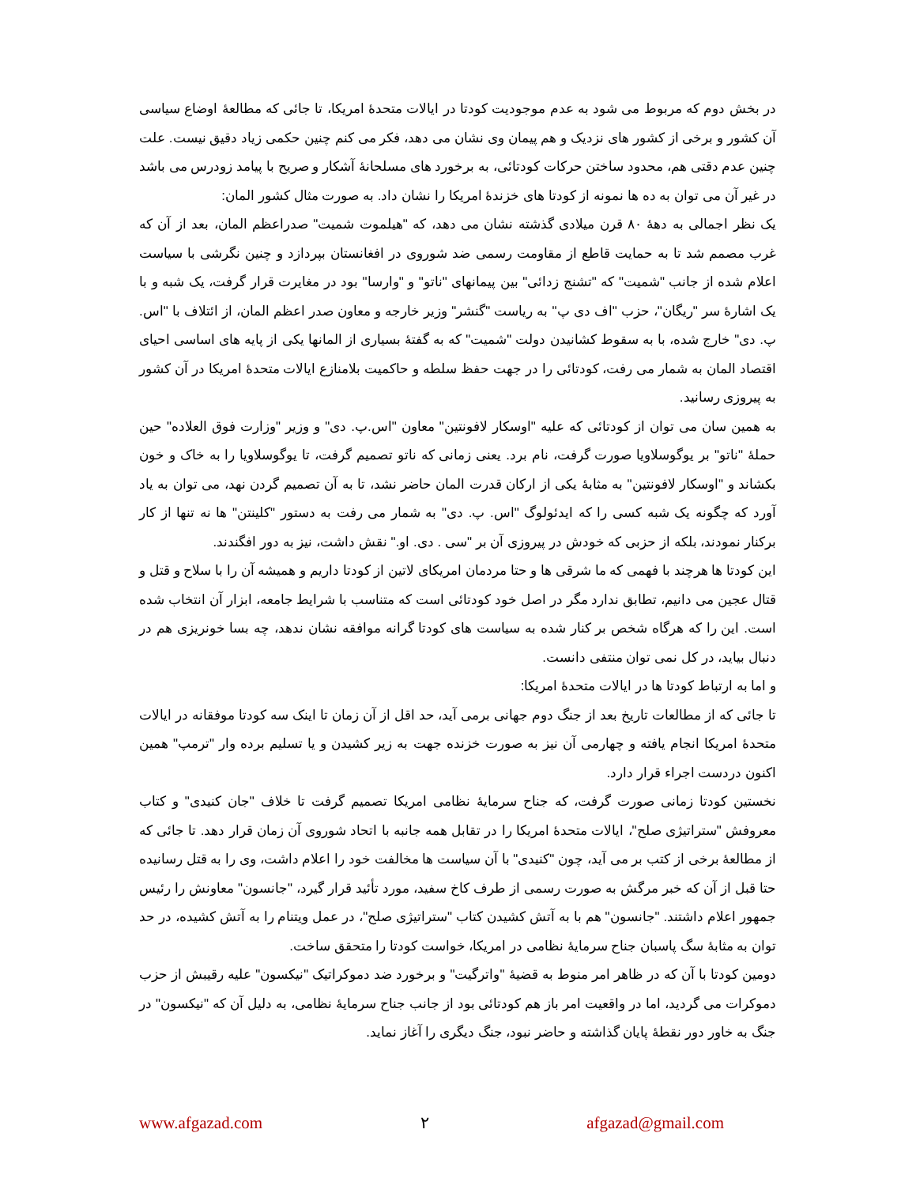در بخش دوم که مربوط می شود به عدم موجودیت کودتا در ایالات متحدهٔ امریکا، تا جائی که مطالعهٔ اوضاع سیاسی آن کشور و برخی از کشور های نزدیک و هم پیمان وی نشان می دهد، فکر می کنم چنین حکمی زیاد دقیق نیست. علت چنین عدم دقتی هم، محدود ساختن حرکات کودتائی، به برخورد های مسلحانهٔ آشکار و صریح با پیامد زودرس می باشد در غیر آن می توان به ده ها نمونه از کودتا های خزندهٔ امریکا را نشان داد. به صورت مثال کشور المان:
یک نظر اجمالی به دههٔ ۸۰ قرن میلادی گذشته نشان می دهد، که "هیلموت شمیت" صدراعظم المان، بعد از آن که غرب مصمم شد تا به حمایت قاطع از مقاومت رسمی ضد شوروی در افغانستان بپردازد و چنین نگرشی با سیاست اعلام شده از جانب "شمیت" که "تشنج زدائی" بین پیمانهای "ناتو" و "وارسا" بود در مغایرت قرار گرفت، یک شبه و با یک اشارهٔ سر "ریگان"، حزب "اف دی پ" به ریاست "گنشر" وزیر خارجه و معاون صدر اعظم المان، از ائتلاف با "اس. پ. دی" خارج شده، با به سقوط کشانیدن دولت "شمیت" که به گفتهٔ بسیاری از المانها یکی از پایه های اساسی احیای اقتصاد المان به شمار می رفت، کودتائی را در جهت حفظ سلطه و حاکمیت بلامنازع ایالات متحدهٔ امریکا در آن کشور به پیروزی رسانید.
به همین سان می توان از کودتائی که علیه "اوسکار لافونتین" معاون "اس.پ. دی" و وزیر "وزارت فوق العلاده" حین حملهٔ "ناتو" بر یوگوسلاویا صورت گرفت، نام برد. یعنی زمانی که ناتو تصمیم گرفت، تا یوگوسلاویا را به خاک و خون بکشاند و "اوسکار لافونتین" به مثابهٔ یکی از ارکان قدرت المان حاضر نشد، تا به آن تصمیم گردن نهد، می توان به یاد آورد که چگونه یک شبه کسی را که ایدئولوگ "اس. پ. دی" به شمار می رفت به دستور "کلینتن" ها نه تنها از کار برکنار نمودند، بلکه از حزبی که خودش در پیروزی آن بر "سی . دی. او." نقش داشت، نیز به دور افگندند.
این کودتا ها هرچند با فهمی که ما شرقی ها و حتا مردمان امریکای لاتین از کودتا داریم و همیشه آن را با سلاح و قتل و قتال عجین می دانیم، تطابق ندارد مگر در اصل خود کودتائی است که متناسب با شرایط جامعه، ابزار آن انتخاب شده است. این را که هرگاه شخص بر کنار شده به سیاست های کودتا گرانه موافقه نشان ندهد، چه بسا خونریزی هم در دنبال بیاید، در کل نمی توان منتفی دانست.
و اما به ارتباط کودتا ها در ایالات متحدهٔ امریکا:
تا جائی که از مطالعات تاریخ بعد از جنگ دوم جهانی برمی آید، حد اقل از آن زمان تا اینک سه کودتا موفقانه در ایالات متحدهٔ امریکا انجام یافته و چهارمی آن نیز به صورت خزنده جهت به زیر کشیدن و یا تسلیم برده وار "ترمپ" همین اکنون دردست اجراء قرار دارد.
نخستین کودتا زمانی صورت گرفت، که جناح سرمایهٔ نظامی امریکا تصمیم گرفت تا خلاف "جان کنیدی" و کتاب معروفش "ستراتیژی صلح"، ایالات متحدهٔ امریکا را در تقابل همه جانبه با اتحاد شوروی آن زمان قرار دهد. تا جائی که از مطالعهٔ برخی از کتب بر می آید، چون "کنیدی" با آن سیاست ها مخالفت خود را اعلام داشت، وی را به قتل رسانیده حتا قبل از آن که خبر مرگش به صورت رسمی از طرف کاخ سفید، مورد تأئید قرار گیرد، "جانسون" معاونش را رئیس جمهور اعلام داشتند. "جانسون" هم با به آتش کشیدن کتاب "ستراتیژی صلح"، در عمل ویتنام را به آتش کشیده، در حد توان به مثابهٔ سگ پاسبان جناح سرمایهٔ نظامی در امریکا، خواست کودتا را متحقق ساخت.
دومین کودتا با آن که در ظاهر امر منوط به قضیهٔ "واترگیت" و برخورد ضد دموکراتیک "نیکسون" علیه رقیبش از حزب دموکرات می گردید، اما در واقعیت امر باز هم کودتائی بود از جانب جناح سرمایهٔ نظامی، به دلیل آن که "نیکسون" در جنگ به خاور دور نقطهٔ پایان گذاشته و حاضر نبود، جنگ دیگری را آغاز نماید.
www.afgazad.com ٢ afgazad@gmail.com